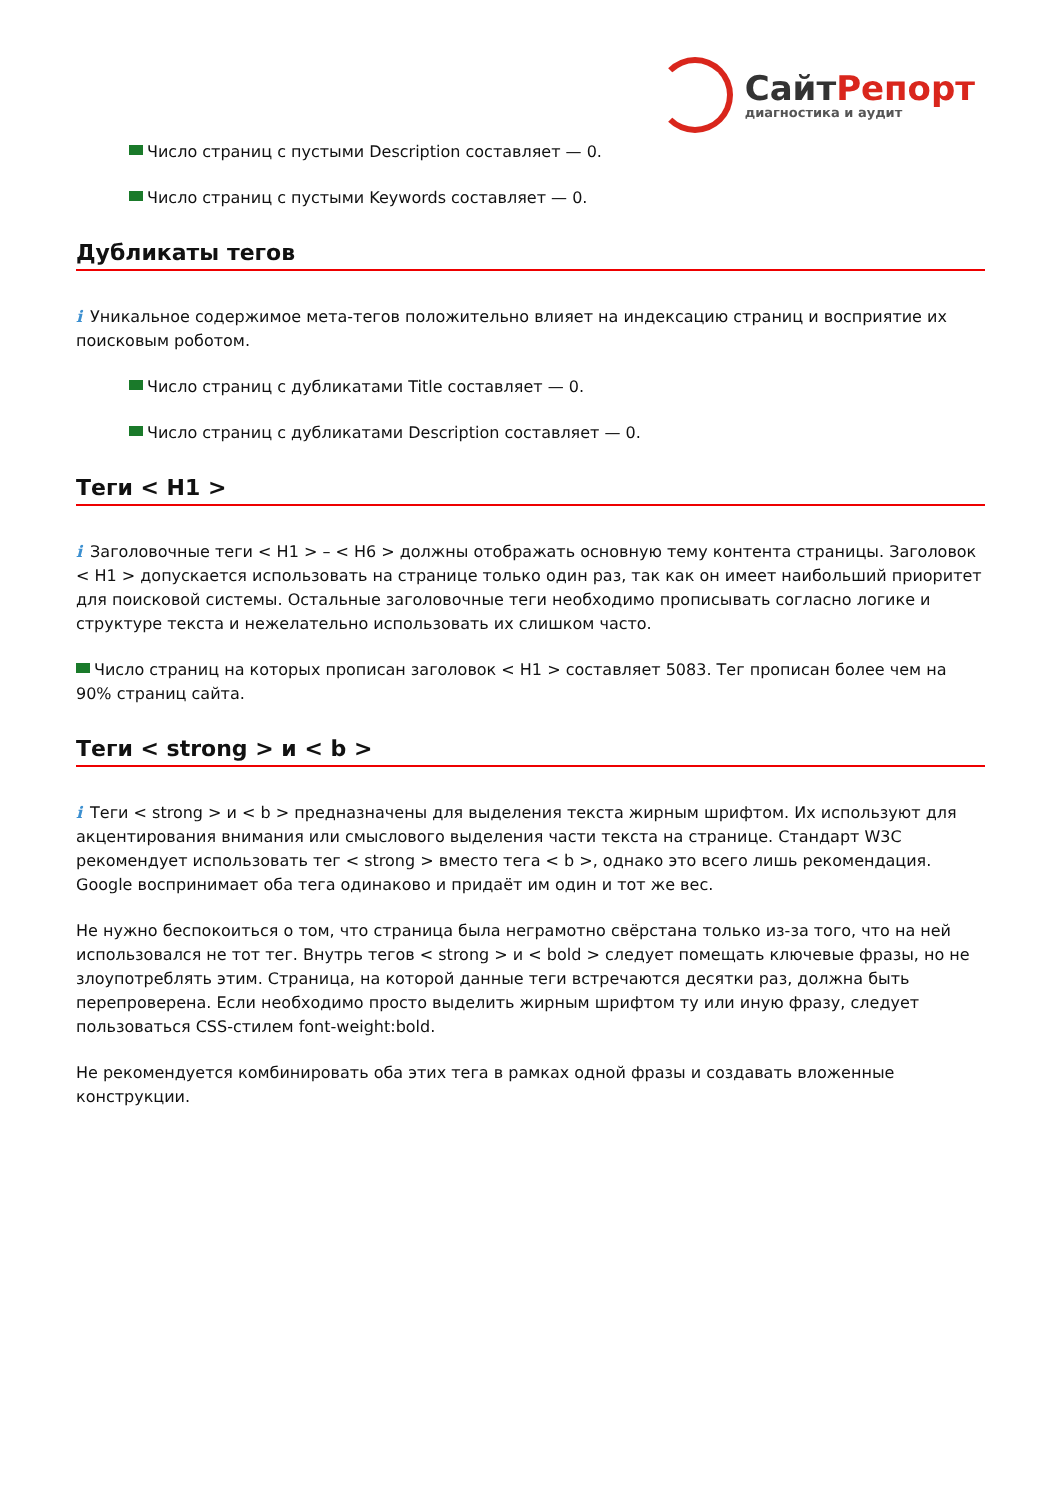СайтРепорт
диагностика и аудит
Число страниц с пустыми Description составляет — 0.
Число страниц с пустыми Keywords составляет — 0.
Дубликаты тегов
i Уникальное содержимое мета-тегов положительно влияет на индексацию страниц и восприятие их поисковым роботом.
Число страниц с дубликатами Title составляет — 0.
Число страниц с дубликатами Description составляет — 0.
Теги < H1 >
i Заголовочные теги < H1 > – < H6 > должны отображать основную тему контента страницы. Заголовок < H1 > допускается использовать на странице только один раз, так как он имеет наибольший приоритет для поисковой системы. Остальные заголовочные теги необходимо прописывать согласно логике и структуре текста и нежелательно использовать их слишком часто.
Число страниц на которых прописан заголовок < H1 > составляет 5083. Тег прописан более чем на 90% страниц сайта.
Теги < strong > и < b >
i Теги < strong > и < b > предназначены для выделения текста жирным шрифтом. Их используют для акцентирования внимания или смыслового выделения части текста на странице. Стандарт W3C рекомендует использовать тег < strong > вместо тега < b >, однако это всего лишь рекомендация. Google воспринимает оба тега одинаково и придаёт им один и тот же вес.
Не нужно беспокоиться о том, что страница была неграмотно свёрстана только из-за того, что на ней использовался не тот тег. Внутрь тегов < strong > и < bold > следует помещать ключевые фразы, но не злоупотреблять этим. Страница, на которой данные теги встречаются десятки раз, должна быть перепроверена. Если необходимо просто выделить жирным шрифтом ту или иную фразу, следует пользоваться CSS-стилем font-weight:bold.
Не рекомендуется комбинировать оба этих тега в рамках одной фразы и создавать вложенные конструкции.